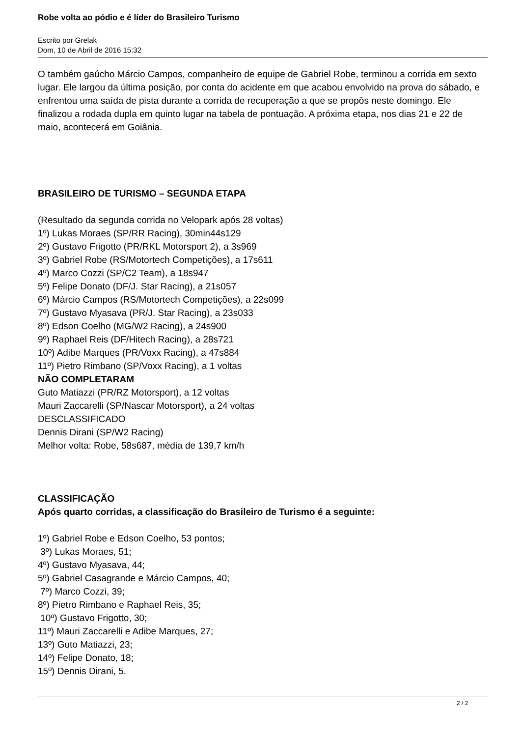Robe volta ao pódio e é líder do Brasileiro Turismo
Escrito por Grelak
Dom, 10 de Abril de 2016 15:32
O também gaúcho Márcio Campos, companheiro de equipe de Gabriel Robe, terminou a corrida em sexto lugar. Ele largou da última posição, por conta do acidente em que acabou envolvido na prova do sábado, e enfrentou uma saída de pista durante a corrida de recuperação a que se propôs neste domingo. Ele finalizou a rodada dupla em quinto lugar na tabela de pontuação. A próxima etapa, nos dias 21 e 22 de maio, acontecerá em Goiânia.
BRASILEIRO DE TURISMO – SEGUNDA ETAPA
(Resultado da segunda corrida no Velopark após 28 voltas)
1º) Lukas Moraes (SP/RR Racing), 30min44s129
2º) Gustavo Frigotto (PR/RKL Motorsport 2), a 3s969
3º) Gabriel Robe (RS/Motortech Competições), a 17s611
4º) Marco Cozzi (SP/C2 Team), a 18s947
5º) Felipe Donato (DF/J. Star Racing), a 21s057
6º) Márcio Campos (RS/Motortech Competições), a 22s099
7º) Gustavo Myasava (PR/J. Star Racing), a 23s033
8º) Edson Coelho (MG/W2 Racing), a 24s900
9º) Raphael Reis (DF/Hitech Racing), a 28s721
10º) Adibe Marques (PR/Voxx Racing), a 47s884
11º) Pietro Rimbano (SP/Voxx Racing), a 1 voltas
NÃO COMPLETARAM
Guto Matiazzi (PR/RZ Motorsport), a 12 voltas
Mauri Zaccarelli (SP/Nascar Motorsport), a 24 voltas
DESCLASSIFICADO
Dennis Dirani (SP/W2 Racing)
Melhor volta: Robe, 58s687, média de 139,7 km/h
CLASSIFICAÇÃO
Após quarto corridas, a classificação do Brasileiro de Turismo é a seguinte:
1º) Gabriel Robe e Edson Coelho, 53 pontos;
3º) Lukas Moraes, 51;
4º) Gustavo Myasava, 44;
5º) Gabriel Casagrande e Márcio Campos, 40;
7º) Marco Cozzi, 39;
8º) Pietro Rimbano e Raphael Reis, 35;
10º) Gustavo Frigotto, 30;
11º) Mauri Zaccarelli e Adibe Marques, 27;
13º) Guto Matiazzi, 23;
14º) Felipe Donato, 18;
15º) Dennis Dirani, 5.
2 / 2